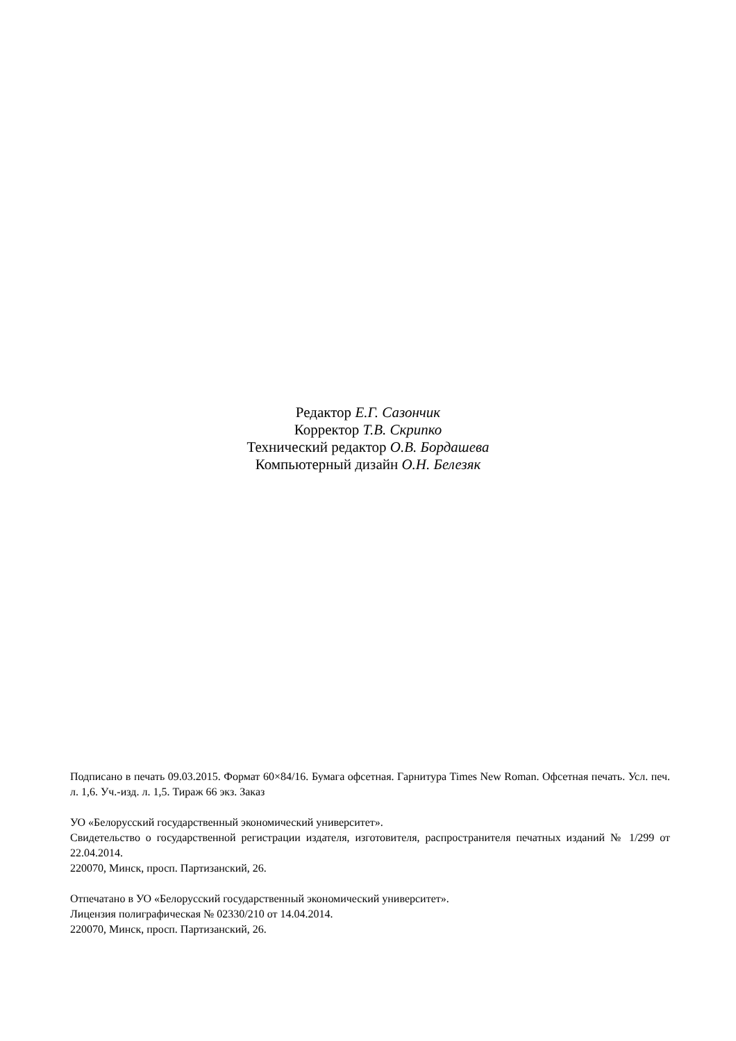Редактор Е.Г. Сазончик
Корректор Т.В. Скрипко
Технический редактор О.В. Бордашева
Компьютерный дизайн О.Н. Белезяк
Подписано в печать 09.03.2015. Формат 60×84/16. Бумага офсетная. Гарнитура Times New Roman. Офсетная печать. Усл. печ. л. 1,6. Уч.-изд. л. 1,5. Тираж 66 экз. Заказ
УО «Белорусский государственный экономический университет».
Свидетельство о государственной регистрации издателя, изготовителя, распространителя печатных изданий № 1/299 от 22.04.2014.
220070, Минск, просп. Партизанский, 26.
Отпечатано в УО «Белорусский государственный экономический университет».
Лицензия полиграфическая № 02330/210 от 14.04.2014.
220070, Минск, просп. Партизанский, 26.